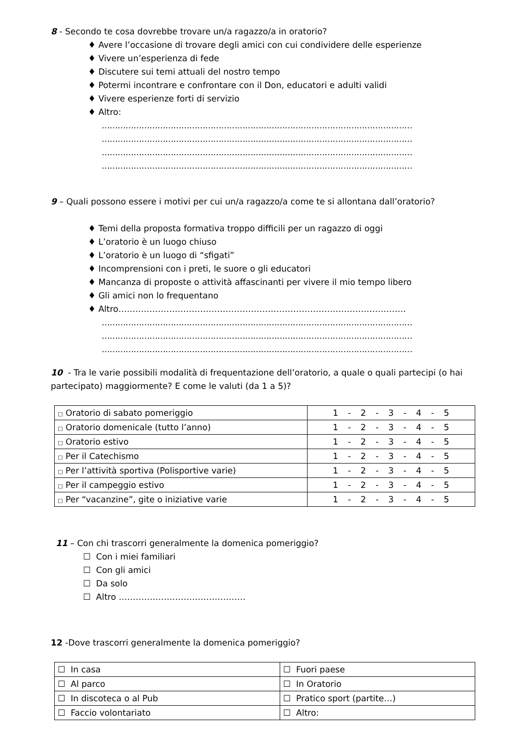8 - Secondo te cosa dovrebbe trovare un/a ragazzo/a in oratorio?
♦ Avere l’occasione di trovare degli amici con cui condividere delle esperienze
♦ Vivere un’esperienza di fede
♦ Discutere sui temi attuali del nostro tempo
♦ Potermi incontrare e confrontare con il Don, educatori e adulti validi
♦ Vivere esperienze forti di servizio
♦ Altro:
………………………………………………………………………………………………………
………………………………………………………………………………………………………
………………………………………………………………………………………………………
………………………………………………………………………………………………………
9 – Quali possono essere i motivi per cui un/a ragazzo/a come te si allontana dall’oratorio?
♦ Temi della proposta formativa troppo difficili per un ragazzo di oggi
♦ L’oratorio è un luogo chiuso
♦ L’oratorio è un luogo di “sfigati”
♦ Incomprensioni con i preti, le suore o gli educatori
♦ Mancanza di proposte o attività affascinanti per vivere il mio tempo libero
♦ Gli amici non lo frequentano
♦ Altro…………………………………………………………………………………………
………………………………………………………………………………………………………
………………………………………………………………………………………………………
………………………………………………………………………………………………………
10 - Tra le varie possibili modalità di frequentazione dell’oratorio, a quale o quali partecipi (o hai partecipato) maggiormente? E come le valuti (da 1 a 5)?
| □ Oratorio di sabato pomeriggio | 1 - 2 - 3 - 4 - 5 |
| □ Oratorio domenicale (tutto l’anno) | 1 - 2 - 3 - 4 - 5 |
| □ Oratorio estivo | 1 - 2 - 3 - 4 - 5 |
| □ Per il Catechismo | 1 - 2 - 3 - 4 - 5 |
| □ Per l’attività sportiva (Polisportive varie) | 1 - 2 - 3 - 4 - 5 |
| □ Per il campeggio estivo | 1 - 2 - 3 - 4 - 5 |
| □ Per “vacanzine”, gite o iniziative varie | 1 - 2 - 3 - 4 - 5 |
11 – Con chi trascorri generalmente la domenica pomeriggio?
☐ Con i miei familiari
☐ Con gli amici
☐ Da solo
☐ Altro ………………………………………
12 -Dove trascorri generalmente la domenica pomeriggio?
| ☐ In casa | ☐ Fuori paese |
| ☐ Al parco | ☐ In Oratorio |
| ☐ In discoteca o al Pub | ☐ Pratico sport (partite…) |
| ☐ Faccio volontariato | ☐ Altro: |